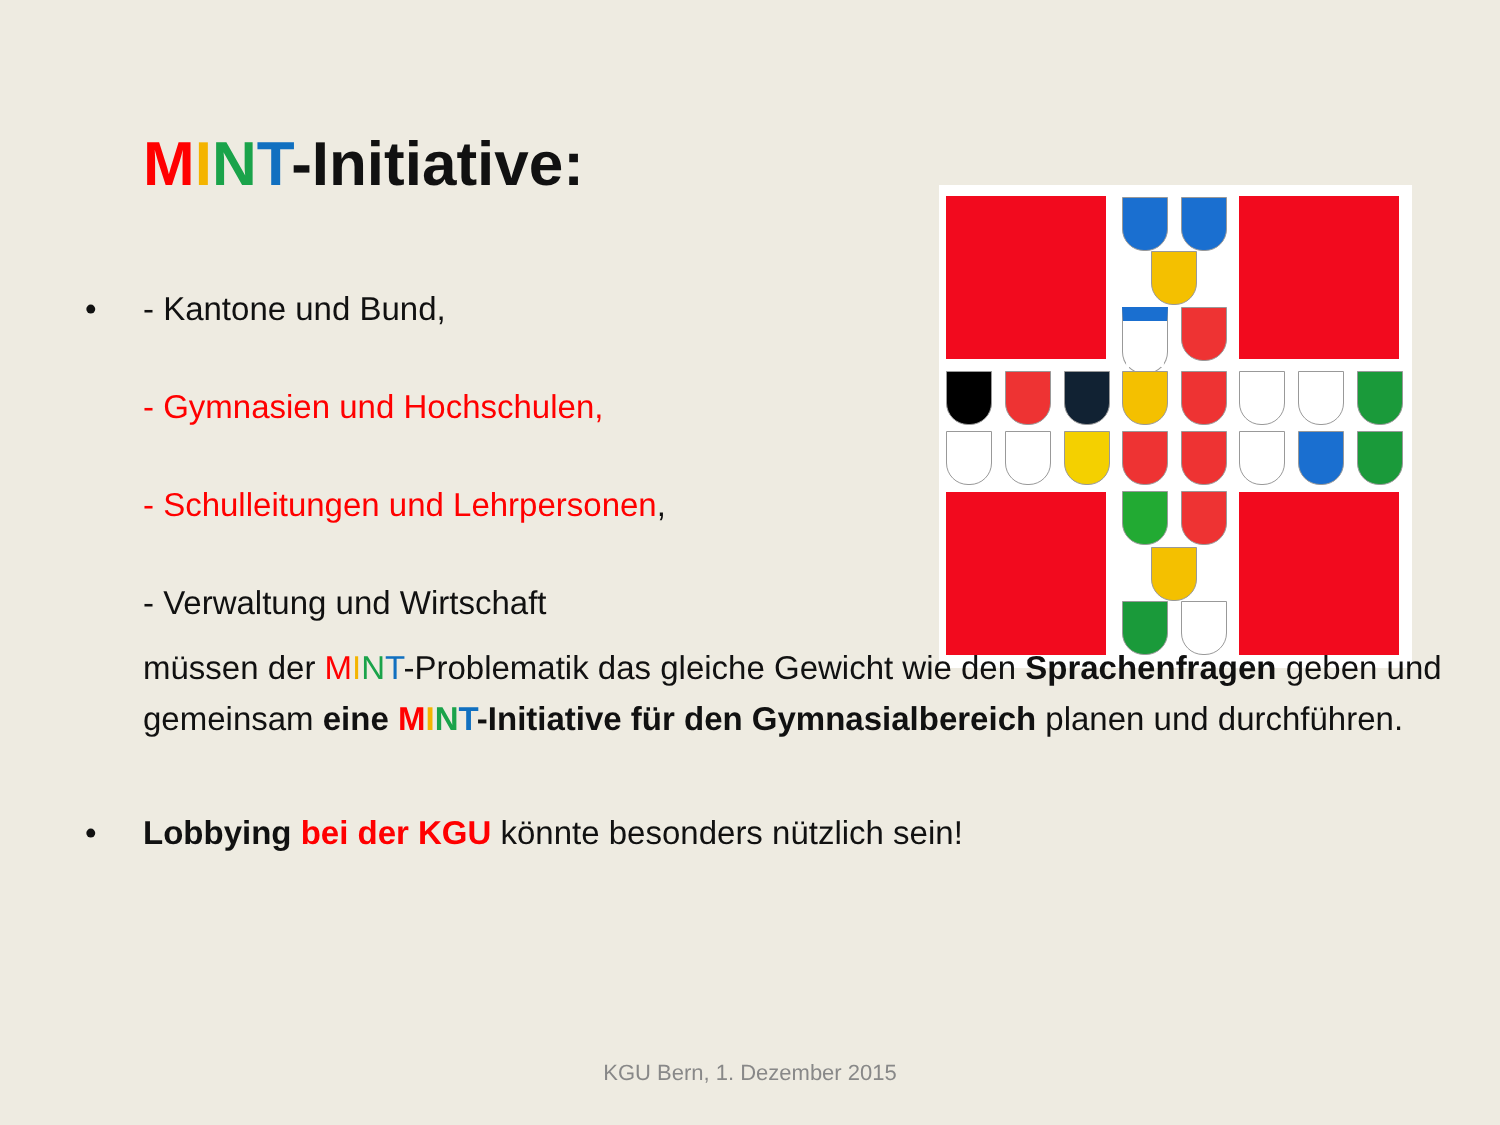MINT-Initiative:
• - Kantone und Bund,
- Gymnasien und Hochschulen,
- Schulleitungen und Lehrpersonen,
- Verwaltung und Wirtschaft
müssen der MINT-Problematik das gleiche Gewicht wie den Sprachenfragen geben und gemeinsam eine MINT-Initiative für den Gymnasialbereich planen und durchführen.
• Lobbying bei der KGU könnte besonders nützlich sein!
KGU Bern, 1. Dezember 2015